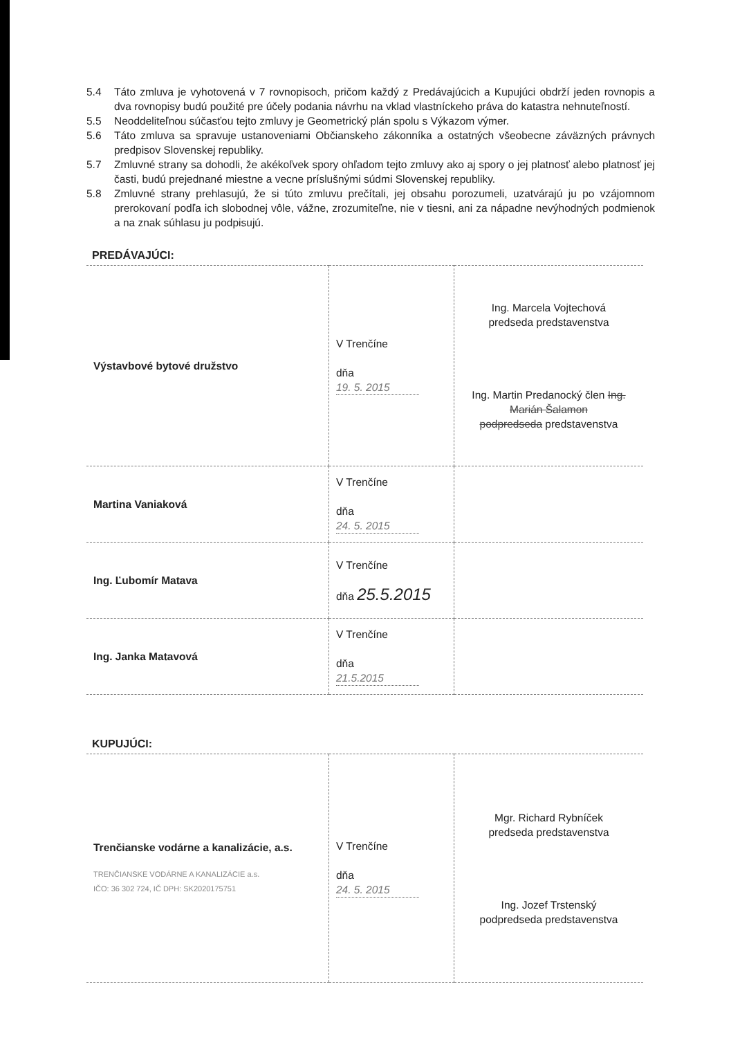5.4 Táto zmluva je vyhotovená v 7 rovnopisoch, pričom každý z Predávajúcich a Kupujúci obdrží jeden rovnopis a dva rovnopisy budú použité pre účely podania návrhu na vklad vlastníckeho práva do katastra nehnuteľností.
5.5 Neoddeliteľnou súčasťou tejto zmluvy je Geometrický plán spolu s Výkazom výmer.
5.6 Táto zmluva sa spravuje ustanoveniami Občianskeho zákonníka a ostatných všeobecne záväzných právnych predpisov Slovenskej republiky.
5.7 Zmluvné strany sa dohodli, že akékoľvek spory ohľadom tejto zmluvy ako aj spory o jej platnosť alebo platnosť jej časti, budú prejednané miestne a vecne príslušnými súdmi Slovenskej republiky.
5.8 Zmluvné strany prehlasujú, že si túto zmluvu prečítali, jej obsahu porozumeli, uzatvárajú ju po vzájomnom prerokovaní podľa ich slobodnej vôle, vážne, zrozumiteľne, nie v tiesni, ani za nápadne nevýhodných podmienok a na znak súhlasu ju podpisujú.
PREDÁVAJÚCI:
| Výstavbové bytové družstvo | V Trenčíne dňa 19. 5. 2015 | Ing. Marcela Vojtechová predseda predstavenstva Ing. Martin Predanocký člen Ing. Marián Šalamon podpredseda predstavenstva |
| Martina Vaniaková | V Trenčíne dňa 24. 5. 2015 | |
| Ing. Ľubomír Matava | V Trenčíne dňa 25.5.2015 | |
| Ing. Janka Matavová | V Trenčíne dňa 21.5.2015 | |
KUPUJÚCI:
| Trenčianske vodárne a kanalizácie, a.s. TRENČIANSKE VODÁRNE A KANALIZÁCIE a.s. IČO: 36 302 724, IČ DPH: SK2020175751 | V Trenčíne dňa 24. 5. 2015 | Mgr. Richard Rybníček predseda predstavenstva Ing. Jozef Trstenský podpredseda predstavenstva |